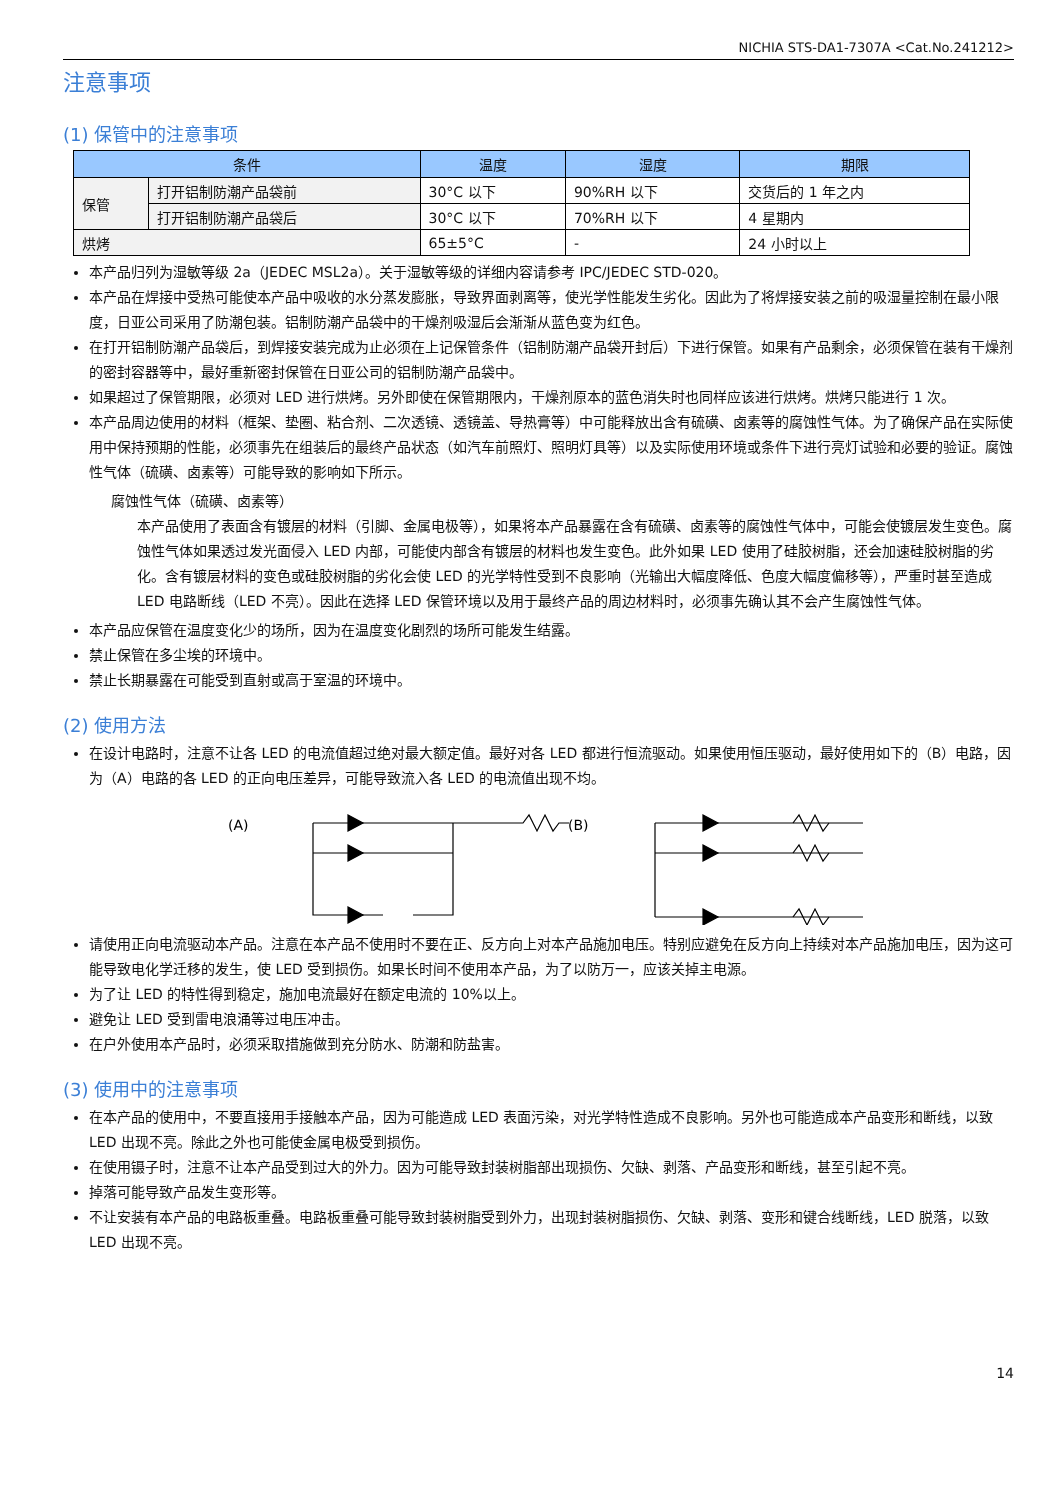NICHIA STS-DA1-7307A <Cat.No.241212>
注意事项
(1) 保管中的注意事项
| 条件 | | 温度 | 湿度 | 期限 |
| --- | --- | --- | --- | --- |
| 保管 | 打开铝制防潮产品袋前 | 30°C 以下 | 90%RH 以下 | 交货后的 1 年之内 |
| | 打开铝制防潮产品袋后 | 30°C 以下 | 70%RH 以下 | 4 星期内 |
| 烘烤 | | 65±5°C | - | 24 小时以上 |
本产品归列为湿敏等级 2a（JEDEC MSL2a）。关于湿敏等级的详细内容请参考 IPC/JEDEC STD-020。
本产品在焊接中受热可能使本产品中吸收的水分蒸发膨胀，导致界面剥离等，使光学性能发生劣化。因此为了将焊接安装之前的吸湿量控制在最小限度，日亚公司采用了防潮包装。铝制防潮产品袋中的干燥剂吸湿后会渐渐从蓝色变为红色。
在打开铝制防潮产品袋后，到焊接安装完成为止必须在上记保管条件（铝制防潮产品袋开封后）下进行保管。如果有产品剩余，必须保管在装有干燥剂的密封容器等中，最好重新密封保管在日亚公司的铝制防潮产品袋中。
如果超过了保管期限，必须对 LED 进行烘烤。另外即使在保管期限内，干燥剂原本的蓝色消失时也同样应该进行烘烤。烘烤只能进行 1 次。
本产品周边使用的材料（框架、垫圈、粘合剂、二次透镜、透镜盖、导热膏等）中可能释放出含有硫磺、卤素等的腐蚀性气体。为了确保产品在实际使用中保持预期的性能，必须事先在组装后的最终产品状态（如汽车前照灯、照明灯具等）以及实际使用环境或条件下进行亮灯试验和必要的验证。腐蚀性气体（硫磺、卤素等）可能导致的影响如下所示。
腐蚀性气体（硫磺、卤素等）
本产品使用了表面含有镀层的材料（引脚、金属电极等），如果将本产品暴露在含有硫磺、卤素等的腐蚀性气体中，可能会使镀层发生变色。腐蚀性气体如果透过发光面侵入 LED 内部，可能使内部含有镀层的材料也发生变色。此外如果 LED 使用了硅胶树脂，还会加速硅胶树脂的劣化。含有镀层材料的变色或硅胶树脂的劣化会使 LED 的光学特性受到不良影响（光输出大幅度降低、色度大幅度偏移等），严重时甚至造成 LED 电路断线（LED 不亮）。因此在选择 LED 保管环境以及用于最终产品的周边材料时，必须事先确认其不会产生腐蚀性气体。
本产品应保管在温度变化少的场所，因为在温度变化剧烈的场所可能发生结露。
禁止保管在多尘埃的环境中。
禁止长期暴露在可能受到直射或高于室温的环境中。
(2) 使用方法
在设计电路时，注意不让各 LED 的电流值超过绝对最大额定值。最好对各 LED 都进行恒流驱动。如果使用恒压驱动，最好使用如下的（B）电路，因为（A）电路的各 LED 的正向电压差异，可能导致流入各 LED 的电流值出现不均。
(A)
(B)
请使用正向电流驱动本产品。注意在本产品不使用时不要在正、反方向上对本产品施加电压。特别应避免在反方向上持续对本产品施加电压，因为这可能导致电化学迁移的发生，使 LED 受到损伤。如果长时间不使用本产品，为了以防万一，应该关掉主电源。
为了让 LED 的特性得到稳定，施加电流最好在额定电流的 10%以上。
避免让 LED 受到雷电浪涌等过电压冲击。
在户外使用本产品时，必须采取措施做到充分防水、防潮和防盐害。
(3) 使用中的注意事项
在本产品的使用中，不要直接用手接触本产品，因为可能造成 LED 表面污染，对光学特性造成不良影响。另外也可能造成本产品变形和断线，以致 LED 出现不亮。除此之外也可能使金属电极受到损伤。
在使用镊子时，注意不让本产品受到过大的外力。因为可能导致封装树脂部出现损伤、欠缺、剥落、产品变形和断线，甚至引起不亮。
掉落可能导致产品发生变形等。
不让安装有本产品的电路板重叠。电路板重叠可能导致封装树脂受到外力，出现封装树脂损伤、欠缺、剥落、变形和键合线断线，LED 脱落，以致 LED 出现不亮。
14